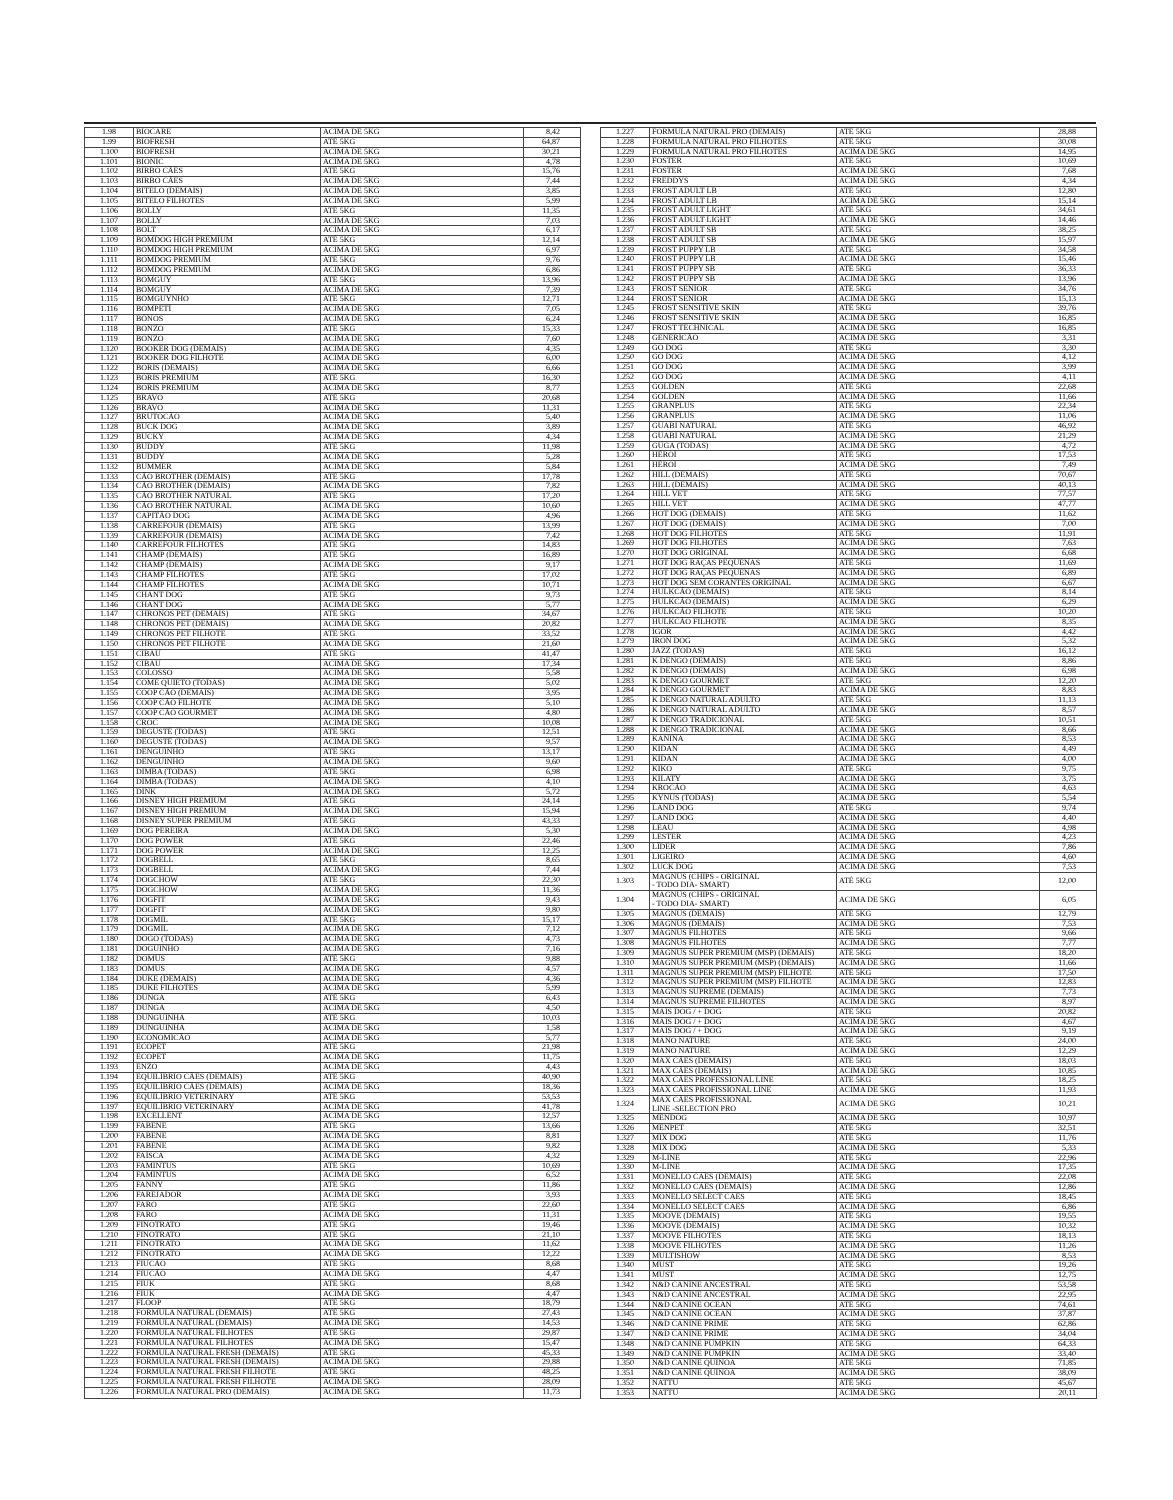| 1.98 | BIOCARE | ACIMA DE 5KG | 8,42 |
| 1.99 | BIOFRESH | ATÉ 5KG | 64,87 |
| 1.100 | BIOFRESH | ACIMA DE 5KG | 30,21 |
| 1.101 | BIONIC | ACIMA DE 5KG | 4,78 |
| 1.102 | BIRBO CÃES | ATÉ 5KG | 15,76 |
| 1.103 | BIRBO CÃES | ACIMA DE 5KG | 7,44 |
| 1.104 | BITELO (DEMAIS) | ACIMA DE 5KG | 3,85 |
| 1.105 | BITELO FILHOTES | ACIMA DE 5KG | 5,99 |
| 1.106 | BOLLY | ATÉ 5KG | 11,35 |
| 1.107 | BOLLY | ACIMA DE 5KG | 7,03 |
| 1.108 | BOLT | ACIMA DE 5KG | 6,17 |
| 1.109 | BOMDOG HIGH PREMIUM | ATÉ 5KG | 12,14 |
| 1.110 | BOMDOG HIGH PREMIUM | ACIMA DE 5KG | 6,97 |
| 1.111 | BOMDOG PREMIUM | ATÉ 5KG | 9,76 |
| 1.112 | BOMDOG PREMIUM | ACIMA DE 5KG | 6,86 |
| 1.113 | BOMGUY | ATÉ 5KG | 13,96 |
| 1.114 | BOMGUY | ACIMA DE 5KG | 7,39 |
| 1.115 | BOMGUYNHO | ATÉ 5KG | 12,71 |
| 1.116 | BOMPETÍ | ACIMA DE 5KG | 7,05 |
| 1.117 | BÔNOS | ACIMA DE 5KG | 6,24 |
| 1.118 | BONZO | ATÉ 5KG | 15,33 |
| 1.119 | BONZO | ACIMA DE 5KG | 7,60 |
| 1.120 | BOOKER DOG (DEMAIS) | ACIMA DE 5KG | 4,35 |
| 1.121 | BOOKER DOG FILHOTE | ACIMA DE 5KG | 6,00 |
| 1.122 | BORIS (DEMAIS) | ACIMA DE 5KG | 6,66 |
| 1.123 | BORIS PREMIUM | ATÉ 5KG | 16,30 |
| 1.124 | BORIS PREMIUM | ACIMA DE 5KG | 8,77 |
| 1.125 | BRAVO | ATÉ 5KG | 20,68 |
| 1.126 | BRAVO | ACIMA DE 5KG | 11,31 |
| 1.127 | BRUTOCÃO | ACIMA DE 5KG | 5,40 |
| 1.128 | BUCK DOG | ACIMA DE 5KG | 3,89 |
| 1.129 | BUCKY | ACIMA DE 5KG | 4,34 |
| 1.130 | BUDDY | ATÉ 5KG | 11,98 |
| 1.131 | BUDDY | ACIMA DE 5KG | 5,28 |
| 1.132 | BUMMER | ACIMA DE 5KG | 5,84 |
| 1.133 | CÃO BROTHER (DEMAIS) | ATÉ 5KG | 17,78 |
| 1.134 | CÃO BROTHER (DEMAIS) | ACIMA DE 5KG | 7,82 |
| 1.135 | CÃO BROTHER NATURAL | ATÉ 5KG | 17,20 |
| 1.136 | CÃO BROTHER NATURAL | ACIMA DE 5KG | 10,60 |
| 1.137 | CAPITÃO DOG | ACIMA DE 5KG | 4,96 |
| 1.138 | CARREFOUR (DEMAIS) | ATÉ 5KG | 13,99 |
| 1.139 | CARREFOUR (DEMAIS) | ACIMA DE 5KG | 7,42 |
| 1.140 | CARREFOUR FILHOTES | ATÉ 5KG | 14,83 |
| 1.141 | CHAMP (DEMAIS) | ATÉ 5KG | 16,89 |
| 1.142 | CHAMP (DEMAIS) | ACIMA DE 5KG | 9,17 |
| 1.143 | CHAMP FILHOTES | ATÉ 5KG | 17,02 |
| 1.144 | CHAMP FILHOTES | ACIMA DE 5KG | 10,71 |
| 1.145 | CHANT DOG | ATÉ 5KG | 9,73 |
| 1.146 | CHANT DOG | ACIMA DE 5KG | 5,77 |
| 1.147 | CHRONOS PET (DEMAIS) | ATÉ 5KG | 34,67 |
| 1.148 | CHRONOS PET (DEMAIS) | ACIMA DE 5KG | 20,82 |
| 1.149 | CHRONOS PET FILHOTE | ATÉ 5KG | 33,52 |
| 1.150 | CHRONOS PET FILHOTE | ACIMA DE 5KG | 21,60 |
| 1.151 | CIBAU | ATÉ 5KG | 41,47 |
| 1.152 | CIBAU | ACIMA DE 5KG | 17,34 |
| 1.153 | COLOSSO | ACIMA DE 5KG | 5,58 |
| 1.154 | COME QUIETO (TODAS) | ACIMA DE 5KG | 5,02 |
| 1.155 | COOP CÃO (DEMAIS) | ACIMA DE 5KG | 3,95 |
| 1.156 | COOP CÃO FILHOTE | ACIMA DE 5KG | 5,10 |
| 1.157 | COOP CÃO GOURMET | ACIMA DE 5KG | 4,80 |
| 1.158 | CROC | ACIMA DE 5KG | 10,08 |
| 1.159 | DEGUSTÉ (TODAS) | ATÉ 5KG | 12,51 |
| 1.160 | DEGUSTÉ (TODAS) | ACIMA DE 5KG | 9,57 |
| 1.161 | DENGUINHO | ATÉ 5KG | 13,17 |
| 1.162 | DENGUINHO | ACIMA DE 5KG | 9,60 |
| 1.163 | DIMBA (TODAS) | ATÉ 5KG | 6,98 |
| 1.164 | DIMBA (TODAS) | ACIMA DE 5KG | 4,10 |
| 1.165 | DINK | ACIMA DE 5KG | 5,72 |
| 1.166 | DISNEY HIGH PREMIUM | ATÉ 5KG | 24,14 |
| 1.167 | DISNEY HIGH PREMIUM | ACIMA DE 5KG | 15,94 |
| 1.168 | DISNEY SUPER PREMIUM | ATÉ 5KG | 43,33 |
| 1.169 | DOG PEREIRA | ACIMA DE 5KG | 5,30 |
| 1.170 | DOG POWER | ATÉ 5KG | 22,46 |
| 1.171 | DOG POWER | ACIMA DE 5KG | 12,25 |
| 1.172 | DOGBELL | ATÉ 5KG | 8,65 |
| 1.173 | DOGBELL | ACIMA DE 5KG | 7,44 |
| 1.174 | DOGCHOW | ATÉ 5KG | 22,30 |
| 1.175 | DOGCHOW | ACIMA DE 5KG | 11,36 |
| 1.176 | DOGFIT | ACIMA DE 5KG | 9,43 |
| 1.177 | DOGFIT | ACIMA DE 5KG | 9,80 |
| 1.178 | DOGMIL | ATÉ 5KG | 15,17 |
| 1.179 | DOGMIL | ACIMA DE 5KG | 7,12 |
| 1.180 | DOGO (TODAS) | ACIMA DE 5KG | 4,73 |
| 1.181 | DOGUINHO | ACIMA DE 5KG | 7,16 |
| 1.182 | DOMUS | ATÉ 5KG | 9,88 |
| 1.183 | DOMUS | ACIMA DE 5KG | 4,57 |
| 1.184 | DUKE (DEMAIS) | ACIMA DE 5KG | 4,36 |
| 1.185 | DUKE FILHOTES | ACIMA DE 5KG | 5,99 |
| 1.186 | DUNGA | ATÉ 5KG | 6,43 |
| 1.187 | DUNGA | ACIMA DE 5KG | 4,50 |
| 1.188 | DUNGUINHA | ATÉ 5KG | 10,03 |
| 1.189 | DUNGUINHA | ACIMA DE 5KG | 1,58 |
| 1.190 | ECONOMICÃO | ACIMA DE 5KG | 5,77 |
| 1.191 | ECOPET | ATÉ 5KG | 21,98 |
| 1.192 | ECOPET | ACIMA DE 5KG | 11,75 |
| 1.193 | ENZO | ACIMA DE 5KG | 4,43 |
| 1.194 | EQUILÍBRIO CÃES (DEMAIS) | ATÉ 5KG | 40,90 |
| 1.195 | EQUILÍBRIO CÃES (DEMAIS) | ACIMA DE 5KG | 18,36 |
| 1.196 | EQUILÍBRIO VETERINARY | ATÉ 5KG | 53,53 |
| 1.197 | EQUILÍBRIO VETERINARY | ACIMA DE 5KG | 41,78 |
| 1.198 | EXCELLENT | ACIMA DE 5KG | 12,57 |
| 1.199 | FABENE | ATÉ 5KG | 13,66 |
| 1.200 | FABENE | ACIMA DE 5KG | 8,81 |
| 1.201 | FABENE | ACIMA DE 5KG | 9,82 |
| 1.202 | FAÍSCA | ACIMA DE 5KG | 4,32 |
| 1.203 | FAMINTUS | ATÉ 5KG | 10,69 |
| 1.204 | FAMINTUS | ACIMA DE 5KG | 6,52 |
| 1.205 | FANNY | ATÉ 5KG | 11,86 |
| 1.206 | FAREJADOR | ACIMA DE 5KG | 3,93 |
| 1.207 | FARO | ATÉ 5KG | 22,60 |
| 1.208 | FARO | ACIMA DE 5KG | 11,31 |
| 1.209 | FINOTRATO | ATÉ 5KG | 19,46 |
| 1.210 | FINOTRATO | ATÉ 5KG | 21,10 |
| 1.211 | FINOTRATO | ACIMA DE 5KG | 11,62 |
| 1.212 | FINOTRATO | ACIMA DE 5KG | 12,22 |
| 1.213 | FIUCÃO | ATÉ 5KG | 8,68 |
| 1.214 | FIUCÃO | ACIMA DE 5KG | 4,47 |
| 1.215 | FIUK | ATÉ 5KG | 8,68 |
| 1.216 | FIUK | ACIMA DE 5KG | 4,47 |
| 1.217 | FLOOP | ATÉ 5KG | 18,79 |
| 1.218 | FORMULA NATURAL (DEMAIS) | ATÉ 5KG | 27,43 |
| 1.219 | FORMULA NATURAL (DEMAIS) | ACIMA DE 5KG | 14,53 |
| 1.220 | FORMULA NATURAL FILHOTES | ATÉ 5KG | 29,87 |
| 1.221 | FORMULA NATURAL FILHOTES | ACIMA DE 5KG | 15,47 |
| 1.222 | FORMULA NATURAL FRESH (DEMAIS) | ATÉ 5KG | 45,33 |
| 1.223 | FORMULA NATURAL FRESH (DEMAIS) | ACIMA DE 5KG | 29,88 |
| 1.224 | FORMULA NATURAL FRESH FILHOTE | ATÉ 5KG | 48,25 |
| 1.225 | FORMULA NATURAL FRESH FILHOTE | ACIMA DE 5KG | 28,09 |
| 1.226 | FORMULA NATURAL PRO (DEMAIS) | ACIMA DE 5KG | 11,73 |
| 1.227 | FORMULA NATURAL PRO (DEMAIS) | ATÉ 5KG | 28,88 |
| 1.228 | FORMULA NATURAL PRO FILHOTES | ATÉ 5KG | 30,08 |
| 1.229 | FORMULA NATURAL PRO FILHOTES | ACIMA DE 5KG | 14,95 |
| 1.230 | FOSTER | ATÉ 5KG | 10,69 |
| 1.231 | FOSTER | ACIMA DE 5KG | 7,68 |
| 1.232 | FREDDYS | ACIMA DE 5KG | 4,34 |
| 1.233 | FROST ADULT LB | ATÉ 5KG | 12,80 |
| 1.234 | FROST ADULT LB | ACIMA DE 5KG | 15,14 |
| 1.235 | FROST ADULT LIGHT | ATÉ 5KG | 34,61 |
| 1.236 | FROST ADULT LIGHT | ACIMA DE 5KG | 14,46 |
| 1.237 | FROST ADULT SB | ATÉ 5KG | 38,25 |
| 1.238 | FROST ADULT SB | ACIMA DE 5KG | 15,97 |
| 1.239 | FROST PUPPY LB | ATÉ 5KG | 34,58 |
| 1.240 | FROST PUPPY LB | ACIMA DE 5KG | 15,46 |
| 1.241 | FROST PUPPY SB | ATÉ 5KG | 36,33 |
| 1.242 | FROST PUPPY SB | ACIMA DE 5KG | 13,96 |
| 1.243 | FROST SENIOR | ATÉ 5KG | 34,76 |
| 1.244 | FROST SENIOR | ACIMA DE 5KG | 15,13 |
| 1.245 | FROST SENSITIVE SKIN | ATÉ 5KG | 39,76 |
| 1.246 | FROST SENSITIVE SKIN | ACIMA DE 5KG | 16,85 |
| 1.247 | FROST TECHNICAL | ACIMA DE 5KG | 16,85 |
| 1.248 | GENERICÃO | ACIMA DE 5KG | 3,31 |
| 1.249 | GO DOG | ATÉ 5KG | 3,30 |
| 1.250 | GO DOG | ACIMA DE 5KG | 4,12 |
| 1.251 | GO DOG | ACIMA DE 5KG | 3,99 |
| 1.252 | GO DOG | ACIMA DE 5KG | 4,11 |
| 1.253 | GOLDEN | ATÉ 5KG | 22,68 |
| 1.254 | GOLDEN | ACIMA DE 5KG | 11,66 |
| 1.255 | GRANPLUS | ATÉ 5KG | 22,34 |
| 1.256 | GRANPLUS | ACIMA DE 5KG | 11,06 |
| 1.257 | GUABI NATURAL | ATÉ 5KG | 46,92 |
| 1.258 | GUABI NATURAL | ACIMA DE 5KG | 21,29 |
| 1.259 | GUGA (TODAS) | ACIMA DE 5KG | 4,72 |
| 1.260 | HÉROI | ATÉ 5KG | 17,53 |
| 1.261 | HÉROI | ACIMA DE 5KG | 7,49 |
| 1.262 | HILL (DEMAIS) | ATÉ 5KG | 70,67 |
| 1.263 | HILL (DEMAIS) | ACIMA DE 5KG | 40,13 |
| 1.264 | HILL VET | ATÉ 5KG | 77,57 |
| 1.265 | HILL VET | ACIMA DE 5KG | 47,77 |
| 1.266 | HOT DOG (DEMAIS) | ATÉ 5KG | 11,62 |
| 1.267 | HOT DOG (DEMAIS) | ACIMA DE 5KG | 7,00 |
| 1.268 | HOT DOG FILHOTES | ATÉ 5KG | 11,91 |
| 1.269 | HOT DOG FILHOTES | ACIMA DE 5KG | 7,63 |
| 1.270 | HOT DOG ORIGINAL | ACIMA DE 5KG | 6,68 |
| 1.271 | HOT DOG RAÇAS PEQUENAS | ATÉ 5KG | 11,69 |
| 1.272 | HOT DOG RAÇAS PEQUENAS | ACIMA DE 5KG | 6,89 |
| 1.273 | HOT DOG SEM CORANTES ORIGINAL | ACIMA DE 5KG | 6,67 |
| 1.274 | HULKCÃO (DEMAIS) | ATÉ 5KG | 8,14 |
| 1.275 | HULKCÃO (DEMAIS) | ACIMA DE 5KG | 6,29 |
| 1.276 | HULKCÃO FILHOTE | ATÉ 5KG | 10,20 |
| 1.277 | HULKCÃO FILHOTE | ACIMA DE 5KG | 8,35 |
| 1.278 | IGOR | ACIMA DE 5KG | 4,42 |
| 1.279 | IRON DOG | ACIMA DE 5KG | 5,32 |
| 1.280 | JAZZ (TODAS) | ATÉ 5KG | 16,12 |
| 1.281 | K DENGO (DEMAIS) | ATÉ 5KG | 8,86 |
| 1.282 | K DENGO (DEMAIS) | ACIMA DE 5KG | 6,98 |
| 1.283 | K DENGO GOURMET | ATÉ 5KG | 12,20 |
| 1.284 | K DENGO GOURMET | ACIMA DE 5KG | 8,83 |
| 1.285 | K DENGO NATURAL ADULTO | ATÉ 5KG | 11,13 |
| 1.286 | K DENGO NATURAL ADULTO | ACIMA DE 5KG | 8,57 |
| 1.287 | K DENGO TRADICIONAL | ATÉ 5KG | 10,51 |
| 1.288 | K DENGO TRADICIONAL | ACIMA DE 5KG | 8,66 |
| 1.289 | KANINA | ACIMA DE 5KG | 8,53 |
| 1.290 | KIDAN | ACIMA DE 5KG | 4,49 |
| 1.291 | KIDAN | ACIMA DE 5KG | 4,00 |
| 1.292 | KIKO | ATÉ 5KG | 9,75 |
| 1.293 | KILATY | ACIMA DE 5KG | 3,75 |
| 1.294 | KROCÃO | ACIMA DE 5KG | 4,63 |
| 1.295 | KYNUS (TODAS) | ACIMA DE 5KG | 5,54 |
| 1.296 | LAND DOG | ATÉ 5KG | 9,74 |
| 1.297 | LAND DOG | ACIMA DE 5KG | 4,40 |
| 1.298 | LEAU | ACIMA DE 5KG | 4,98 |
| 1.299 | LESTER | ACIMA DE 5KG | 4,23 |
| 1.300 | LÍDER | ACIMA DE 5KG | 7,86 |
| 1.301 | LIGEIRO | ACIMA DE 5KG | 4,60 |
| 1.302 | LUCK DOG | ACIMA DE 5KG | 7,53 |
| 1.303 | MAGNUS (CHIPS - ORIGINAL - TODO DIA- SMART) | ATÉ 5KG | 12,00 |
| 1.304 | MAGNUS (CHIPS - ORIGINAL - TODO DIA- SMART) | ACIMA DE 5KG | 6,05 |
| 1.305 | MAGNUS (DEMAIS) | ATÉ 5KG | 12,79 |
| 1.306 | MAGNUS (DEMAIS) | ACIMA DE 5KG | 7,53 |
| 1.307 | MAGNUS FILHOTES | ATÉ 5KG | 9,66 |
| 1.308 | MAGNUS FILHOTES | ACIMA DE 5KG | 7,77 |
| 1.309 | MAGNUS SUPER PREMIUM (MSP) (DEMAIS) | ATÉ 5KG | 18,20 |
| 1.310 | MAGNUS SUPER PREMIUM (MSP) (DEMAIS) | ACIMA DE 5KG | 11,66 |
| 1.311 | MAGNUS SUPER PREMIUM (MSP) FILHOTE | ATÉ 5KG | 17,50 |
| 1.312 | MAGNUS SUPER PREMIUM (MSP) FILHOTE | ACIMA DE 5KG | 12,83 |
| 1.313 | MAGNUS SUPREME (DEMAIS) | ACIMA DE 5KG | 7,73 |
| 1.314 | MAGNUS SUPREME FILHOTES | ACIMA DE 5KG | 8,97 |
| 1.315 | MAIS DOG / + DOG | ATÉ 5KG | 20,82 |
| 1.316 | MAIS DOG / + DOG | ACIMA DE 5KG | 4,67 |
| 1.317 | MAIS DOG / + DOG | ACIMA DE 5KG | 9,19 |
| 1.318 | MANO NATURE | ATÉ 5KG | 24,00 |
| 1.319 | MANO NATURE | ACIMA DE 5KG | 12,29 |
| 1.320 | MAX CÃES (DEMAIS) | ATÉ 5KG | 18,03 |
| 1.321 | MAX CÃES (DEMAIS) | ACIMA DE 5KG | 10,85 |
| 1.322 | MAX CÃES PROFESSIONAL LINE | ATÉ 5KG | 18,25 |
| 1.323 | MAX CÃES PROFISSIONAL LINE | ACIMA DE 5KG | 11,93 |
| 1.324 | MAX CÃES PROFISSIONAL LINE -SELECTION PRO | ACIMA DE 5KG | 10,21 |
| 1.325 | MENDOG | ACIMA DE 5KG | 10,97 |
| 1.326 | MENPET | ATÉ 5KG | 32,51 |
| 1.327 | MIX DOG | ATÉ 5KG | 11,76 |
| 1.328 | MIX DOG | ACIMA DE 5KG | 5,33 |
| 1.329 | M-LINE | ATÉ 5KG | 22,96 |
| 1.330 | M-LINE | ACIMA DE 5KG | 17,35 |
| 1.331 | MONELLO CAES (DEMAIS) | ATÉ 5KG | 22,08 |
| 1.332 | MONELLO CAES (DEMAIS) | ACIMA DE 5KG | 12,86 |
| 1.333 | MONELLO SELECT CAES | ATÉ 5KG | 18,45 |
| 1.334 | MONELLO SELECT CAES | ACIMA DE 5KG | 6,86 |
| 1.335 | MOOVE (DEMAIS) | ATÉ 5KG | 19,55 |
| 1.336 | MOOVE (DEMAIS) | ACIMA DE 5KG | 10,32 |
| 1.337 | MOOVE FILHOTES | ATÉ 5KG | 18,13 |
| 1.338 | MOOVE FILHOTES | ACIMA DE 5KG | 11,26 |
| 1.339 | MULTISHOW | ACIMA DE 5KG | 8,53 |
| 1.340 | MUST | ATÉ 5KG | 19,26 |
| 1.341 | MUST | ACIMA DE 5KG | 12,75 |
| 1.342 | N&D CANINE ANCESTRAL | ATÉ 5KG | 53,58 |
| 1.343 | N&D CANINE ANCESTRAL | ACIMA DE 5KG | 22,95 |
| 1.344 | N&D CANINE OCEAN | ATÉ 5KG | 74,61 |
| 1.345 | N&D CANINE OCEAN | ACIMA DE 5KG | 37,87 |
| 1.346 | N&D CANINE PRIME | ATÉ 5KG | 62,86 |
| 1.347 | N&D CANINE PRIME | ACIMA DE 5KG | 34,04 |
| 1.348 | N&D CANINE PUMPKIN | ATÉ 5KG | 64,33 |
| 1.349 | N&D CANINE PUMPKIN | ACIMA DE 5KG | 33,40 |
| 1.350 | N&D CANINE QUINOA | ATÉ 5KG | 71,85 |
| 1.351 | N&D CANINE QUINOA | ACIMA DE 5KG | 38,09 |
| 1.352 | NATTU | ATÉ 5KG | 45,67 |
| 1.353 | NATTU | ACIMA DE 5KG | 20,11 |